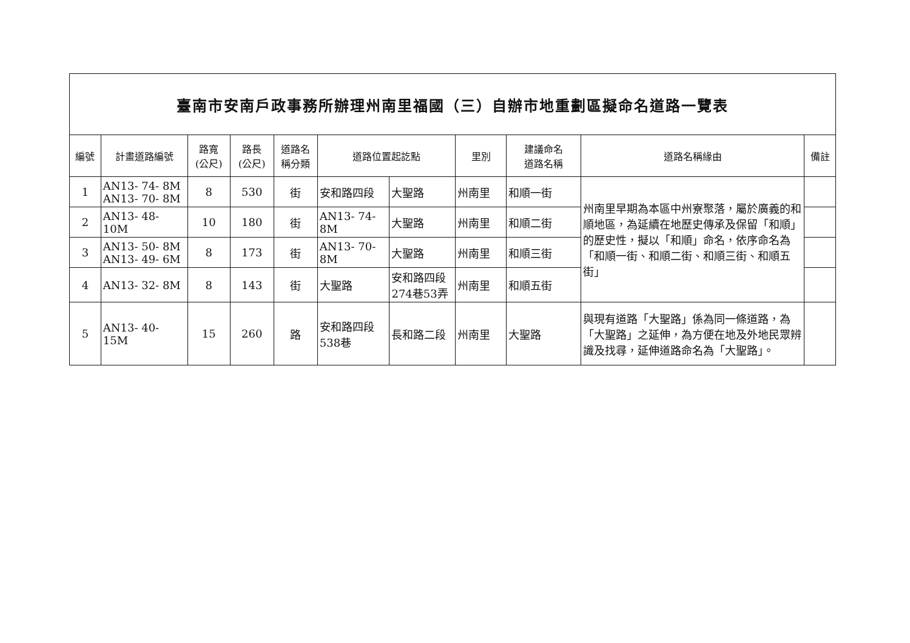| 臺南市安南戶政事務所辦理州南里福國（三）自辦市地重劃區擬命名道路一覽表 | | | | | | | | | | |
| 編號 | 計畫道路編號 | 路寬 (公尺) | 路長 (公尺) | 道路名 稱分類 | 道路位置起訖點 | | 里別 | 建議命名 道路名稱 | 道路名稱緣由 | 備註 |
| 1 | AN13- 74- 8M AN13- 70- 8M | 8 | 530 | 街 | 安和路四段 | 大聖路 | 州南里 | 和順一街 | 州南里早期為本區中州寮聚落，屬於廣義的和順地區，為延續在地歷史傳承及保留「和順」的歷史性，擬以「和順」命名，依序命名為「和順一街、和順二街、和順三街、和順五街」 | |
| 2 | AN13- 48- 10M | 10 | 180 | 街 | AN13- 74- 8M | 大聖路 | 州南里 | 和順二街 | | |
| 3 | AN13- 50- 8M AN13- 49- 6M | 8 | 173 | 街 | AN13- 70- 8M | 大聖路 | 州南里 | 和順三街 | | |
| 4 | AN13- 32- 8M | 8 | 143 | 街 | 大聖路 | 安和路四段 274巷53弄 | 州南里 | 和順五街 | | |
| 5 | AN13- 40- 15M | 15 | 260 | 路 | 安和路四段 538巷 | 長和路二段 | 州南里 | 大聖路 | 與現有道路「大聖路」係為同一條道路，為「大聖路」之延伸，為方便在地及外地民眾辨識及找尋，延伸道路命名為「大聖路」。 | |